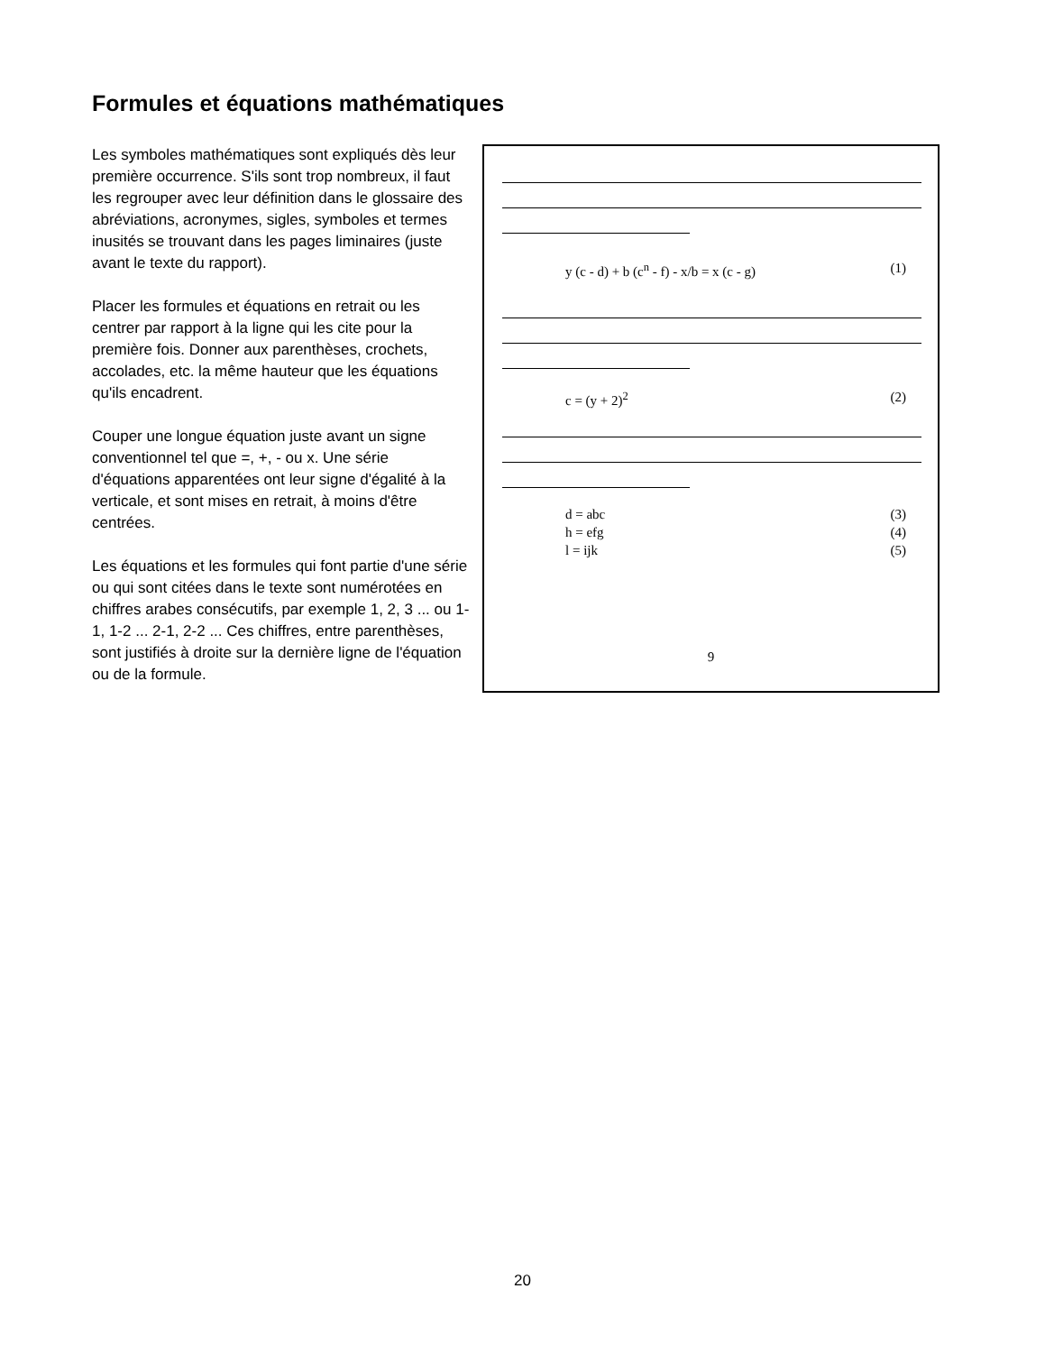Formules et équations mathématiques
Les symboles mathématiques sont expliqués dès leur première occurrence. S'ils sont trop nombreux, il faut les regrouper avec leur définition dans le glossaire des abréviations, acronymes, sigles, symboles et termes inusités se trouvant dans les pages liminaires (juste avant le texte du rapport).
Placer les formules et équations en retrait ou les centrer par rapport à la ligne qui les cite pour la première fois. Donner aux parenthèses, crochets, accolades, etc. la même hauteur que les équations qu'ils encadrent.
Couper une longue équation juste avant un signe conventionnel tel que =, +, - ou x. Une série d'équations apparentées ont leur signe d'égalité à la verticale, et sont mises en retrait, à moins d'être centrées.
Les équations et les formules qui font partie d'une série ou qui sont citées dans le texte sont numérotées en chiffres arabes consécutifs, par exemple 1, 2, 3 ... ou 1-1, 1-2 ... 2-1, 2-2 ... Ces chiffres, entre parenthèses, sont justifiés à droite sur la dernière ligne de l'équation ou de la formule.
y (c - d) + b (c<sup>n</sup> - f) - x/b = x (c - g) (1)
c = (y + 2)<sup>2</sup> (2)
d = abc (3)
h = efg (4)
l = ijk (5)
9
20